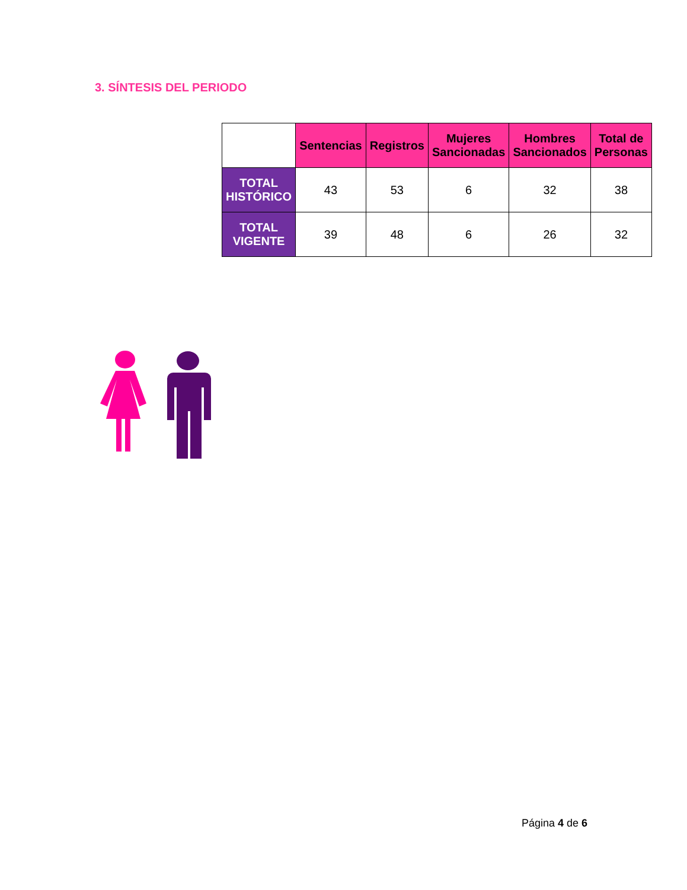3. SÍNTESIS DEL PERIODO
| | Sentencias | Registros | Mujeres Sancionadas | Hombres Sancionados | Total de Personas |
| --- | --- | --- | --- | --- | --- |
| TOTAL HISTÓRICO | 43 | 53 | 6 | 32 | 38 |
| TOTAL VIGENTE | 39 | 48 | 6 | 26 | 32 |
Página 4 de 6